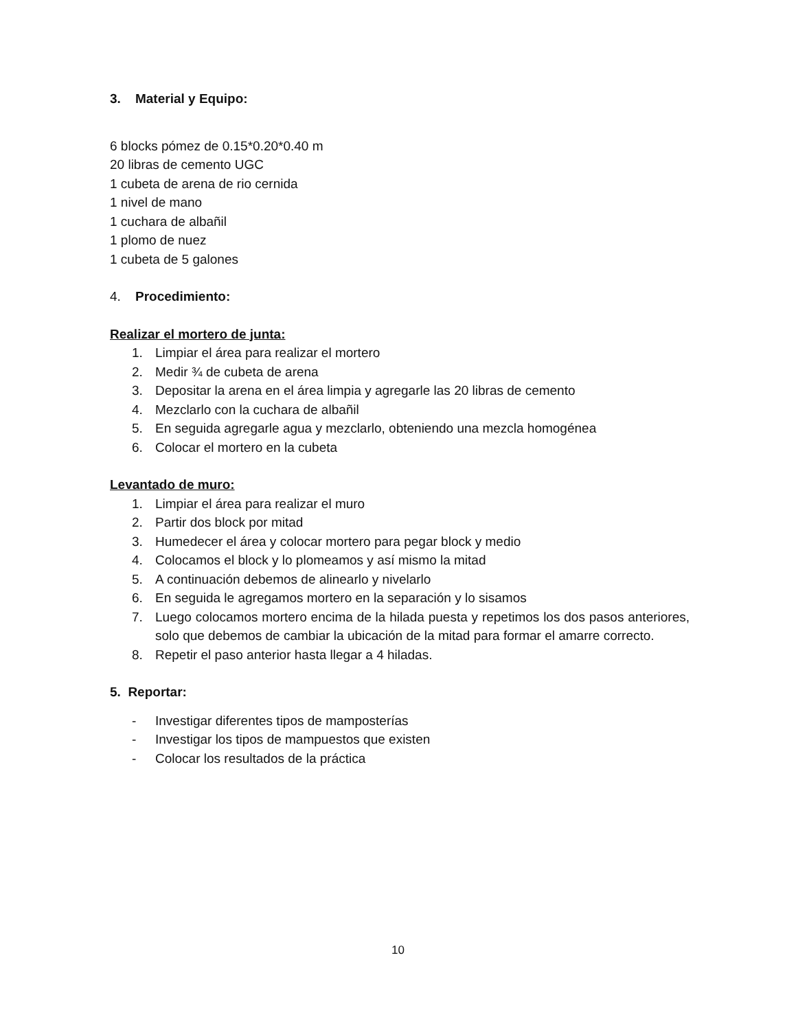3. Material y Equipo:
6 blocks pómez de 0.15*0.20*0.40 m
20 libras de cemento UGC
1 cubeta de arena de rio cernida
1 nivel de mano
1 cuchara de albañil
1 plomo de nuez
1 cubeta de 5 galones
4. Procedimiento:
Realizar el mortero de junta:
1. Limpiar el área para realizar el mortero
2. Medir ¾ de cubeta de arena
3. Depositar la arena en el área limpia y agregarle las 20 libras de cemento
4. Mezclarlo con la cuchara de albañil
5. En seguida agregarle agua y mezclarlo, obteniendo una mezcla homogénea
6. Colocar el mortero en la cubeta
Levantado de muro:
1. Limpiar el área para realizar el muro
2. Partir dos block por mitad
3. Humedecer el área y colocar mortero para pegar block y medio
4. Colocamos el block y lo plomeamos y así mismo la mitad
5. A continuación debemos de alinearlo y nivelarlo
6. En seguida le agregamos mortero en la separación y lo sisamos
7. Luego colocamos mortero encima de la hilada puesta y repetimos los dos pasos anteriores, solo que debemos de cambiar la ubicación de la mitad para formar el amarre correcto.
8. Repetir el paso anterior hasta llegar a 4 hiladas.
5. Reportar:
- Investigar diferentes tipos de mamposterías
- Investigar los tipos de mampuestos que existen
- Colocar los resultados de la práctica
10